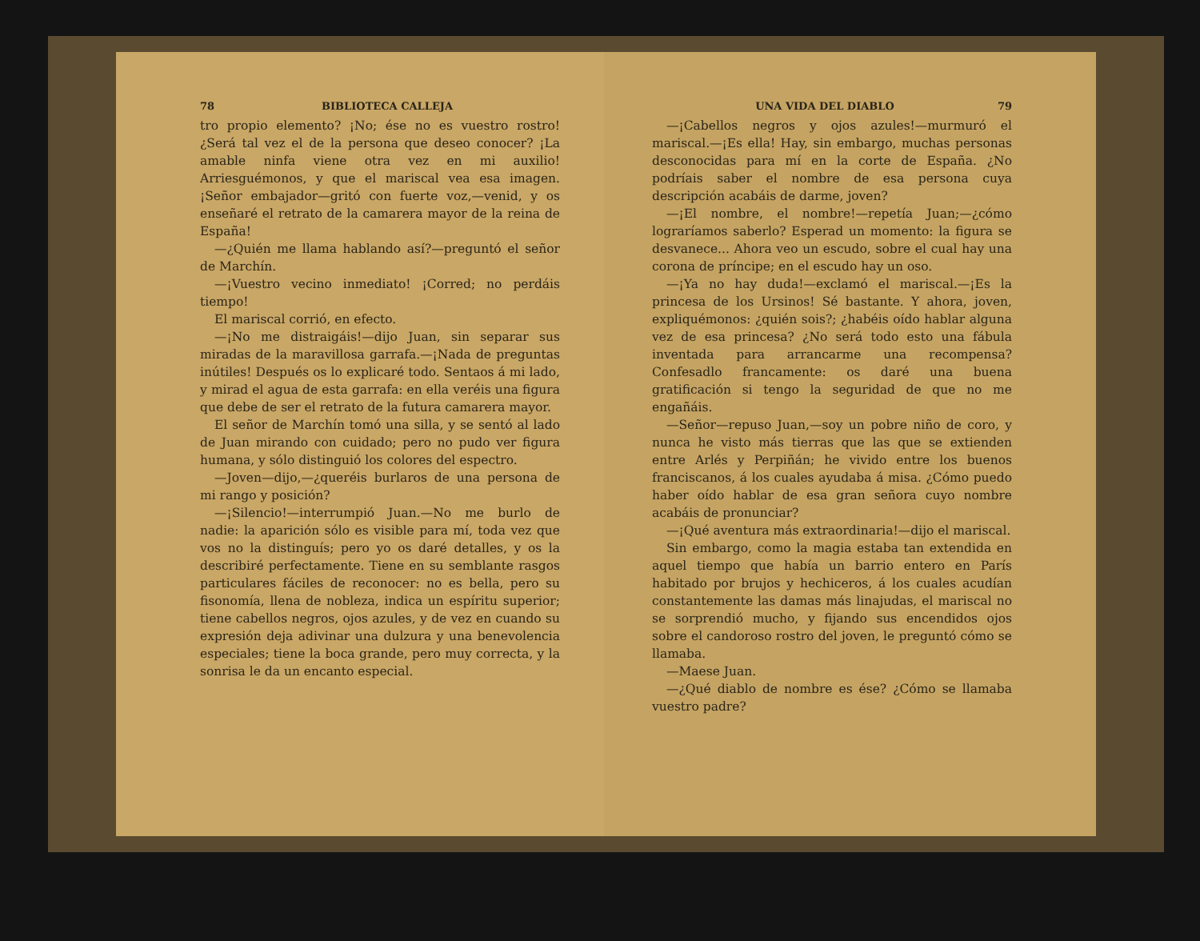78 BIBLIOTECA CALLEJA
tro propio elemento? ¡No; ése no es vuestro rostro! ¿Será tal vez el de la persona que deseo conocer? ¡La amable ninfa viene otra vez en mi auxilio! Arriesguémonos, y que el mariscal vea esa imagen. ¡Señor embajador—gritó con fuerte voz,—venid, y os enseñaré el retrato de la camarera mayor de la reina de España!
—¿Quién me llama hablando así?—preguntó el señor de Marchín.
—¡Vuestro vecino inmediato! ¡Corred; no perdáis tiempo!
El mariscal corrió, en efecto.
—¡No me distraigáis!—dijo Juan, sin separar sus miradas de la maravillosa garrafa.—¡Nada de preguntas inútiles! Después os lo explicaré todo. Sentaos á mi lado, y mirad el agua de esta garrafa: en ella veréis una figura que debe de ser el retrato de la futura camarera mayor.
El señor de Marchín tomó una silla, y se sentó al lado de Juan mirando con cuidado; pero no pudo ver figura humana, y sólo distinguió los colores del espectro.
—Joven—dijo,—¿queréis burlaros de una persona de mi rango y posición?
—¡Silencio!—interrumpió Juan.—No me burlo de nadie: la aparición sólo es visible para mí, toda vez que vos no la distinguís; pero yo os daré detalles, y os la describiré perfectamente. Tiene en su semblante rasgos particulares fáciles de reconocer: no es bella, pero su fisonomía, llena de nobleza, indica un espíritu superior; tiene cabellos negros, ojos azules, y de vez en cuando su expresión deja adivinar una dulzura y una benevolencia especiales; tiene la boca grande, pero muy correcta, y la sonrisa le da un encanto especial.
UNA VIDA DEL DIABLO 79
—¡Cabellos negros y ojos azules!—murmuró el mariscal.—¡Es ella! Hay, sin embargo, muchas personas desconocidas para mí en la corte de España. ¿No podríais saber el nombre de esa persona cuya descripción acabáis de darme, joven?
—¡El nombre, el nombre!—repetía Juan;—¿cómo lograríamos saberlo? Esperad un momento: la figura se desvanece... Ahora veo un escudo, sobre el cual hay una corona de príncipe; en el escudo hay un oso.
—¡Ya no hay duda!—exclamó el mariscal.—¡Es la princesa de los Ursinos! Sé bastante. Y ahora, joven, expliquémonos: ¿quién sois?; ¿habéis oído hablar alguna vez de esa princesa? ¿No será todo esto una fábula inventada para arrancarme una recompensa? Confesadlo francamente: os daré una buena gratificación si tengo la seguridad de que no me engañáis.
—Señor—repuso Juan,—soy un pobre niño de coro, y nunca he visto más tierras que las que se extienden entre Arlés y Perpiñán; he vivido entre los buenos franciscanos, á los cuales ayudaba á misa. ¿Cómo puedo haber oído hablar de esa gran señora cuyo nombre acabáis de pronunciar?
—¡Qué aventura más extraordinaria!—dijo el mariscal.
Sin embargo, como la magia estaba tan extendida en aquel tiempo que había un barrio entero en París habitado por brujos y hechiceros, á los cuales acudían constantemente las damas más linajudas, el mariscal no se sorprendió mucho, y fijando sus encendidos ojos sobre el candoroso rostro del joven, le preguntó cómo se llamaba.
—Maese Juan.
—¿Qué diablo de nombre es ése? ¿Cómo se llamaba vuestro padre?